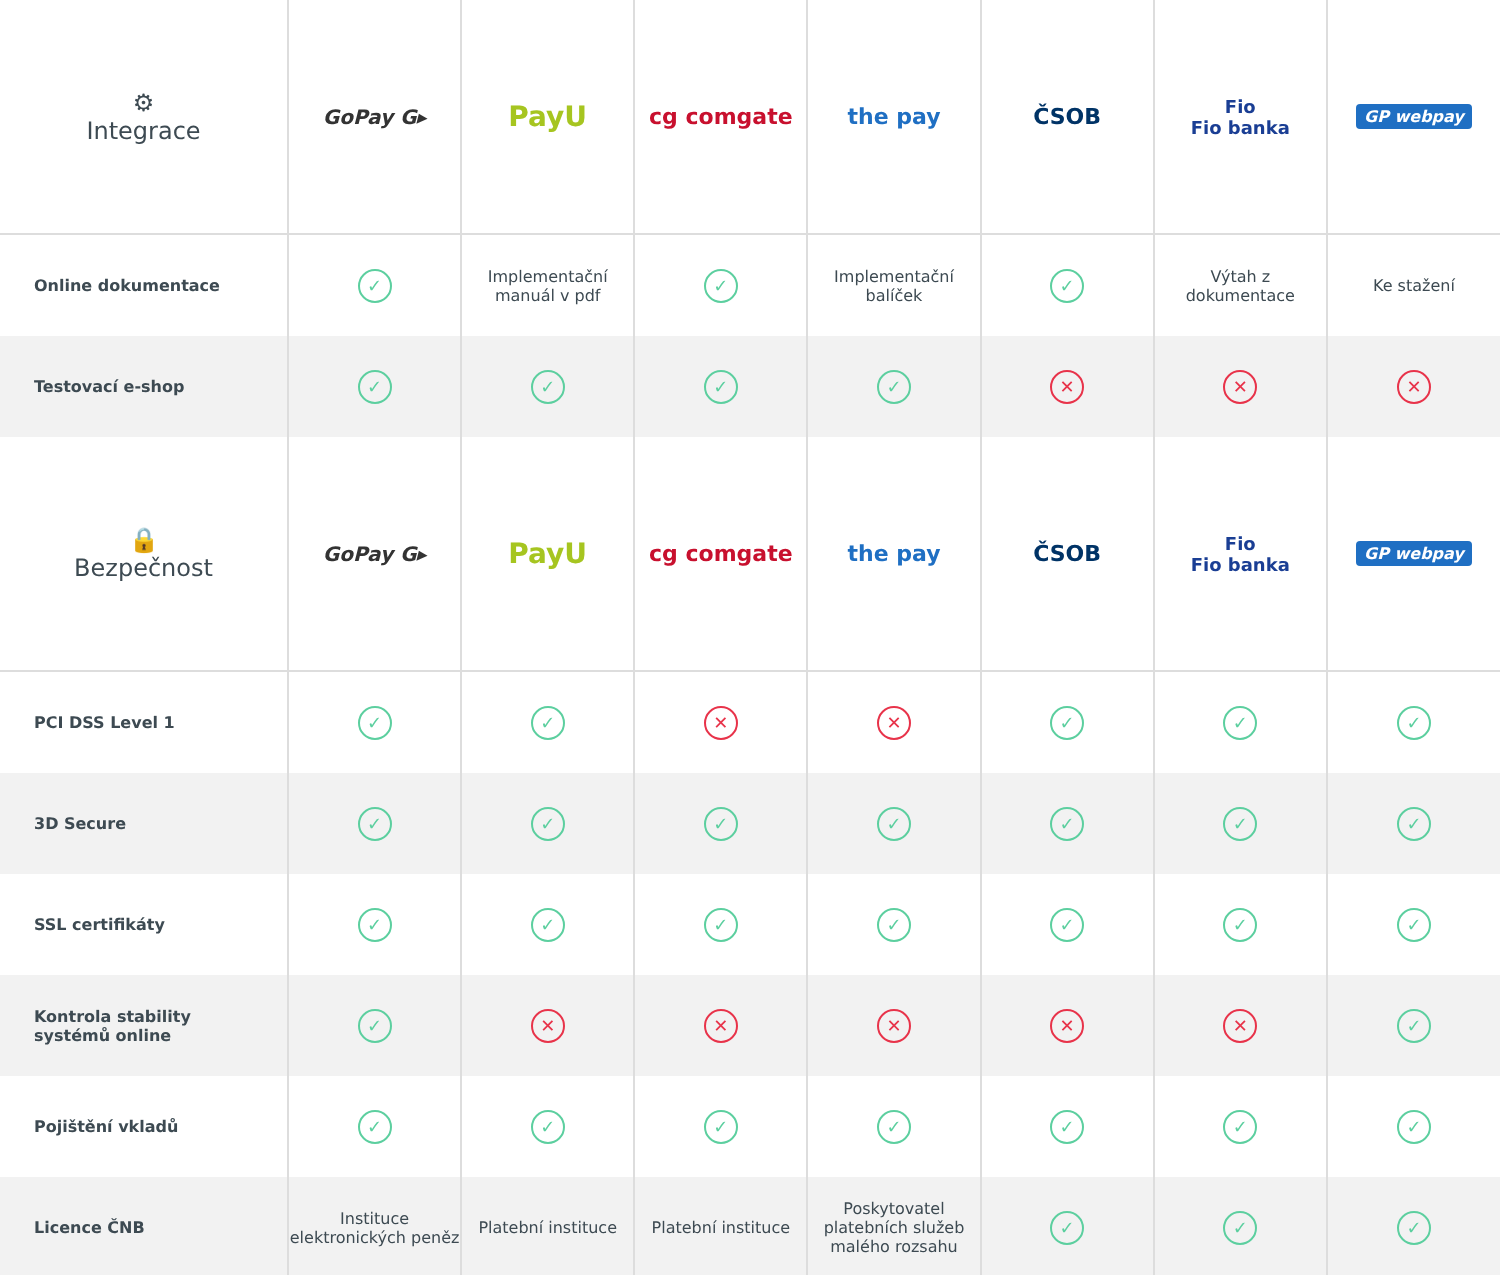| ⚙ Integrace | GoPay G▸ | PayU | cg comgate | the pay | ČSOB | Fio Fio banka | GP webpay |
| --- | --- | --- | --- | --- | --- | --- | --- |
| Online dokumentace | ✓ | Implementační manuál v pdf | ✓ | Implementační balíček | ✓ | Výtah z dokumentace | Ke stažení |
| Testovací e-shop | ✓ | ✓ | ✓ | ✓ | ✕ | ✕ | ✕ |
| 🔒 Bezpečnost | GoPay G▸ | PayU | cg comgate | the pay | ČSOB | Fio Fio banka | GP webpay |
| PCI DSS Level 1 | ✓ | ✓ | ✕ | ✕ | ✓ | ✓ | ✓ |
| 3D Secure | ✓ | ✓ | ✓ | ✓ | ✓ | ✓ | ✓ |
| SSL certifikáty | ✓ | ✓ | ✓ | ✓ | ✓ | ✓ | ✓ |
| Kontrola stability systémů online | ✓ | ✕ | ✕ | ✕ | ✕ | ✕ | ✓ |
| Pojištění vkladů | ✓ | ✓ | ✓ | ✓ | ✓ | ✓ | ✓ |
| Licence ČNB | Instituce elektronických peněz | Platební instituce | Platební instituce | Poskytovatel platebních služeb malého rozsahu | ✓ | ✓ | ✓ |